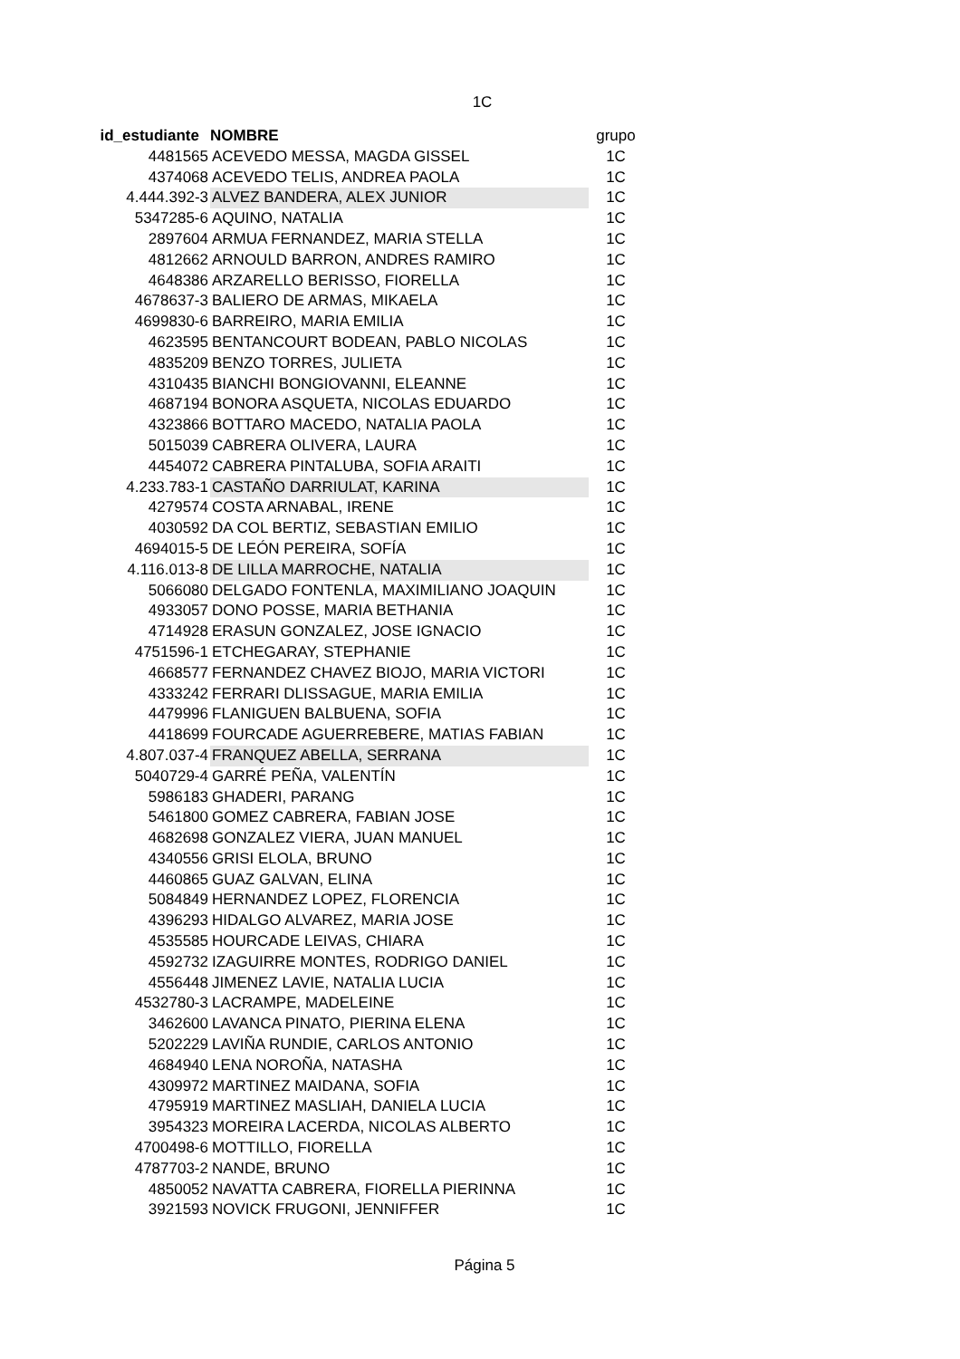1C
| id_estudiante | NOMBRE | grupo |
| 4481565 | ACEVEDO MESSA, MAGDA GISSEL | 1C |
| 4374068 | ACEVEDO TELIS, ANDREA PAOLA | 1C |
| 4.444.392-3 | ALVEZ BANDERA, ALEX JUNIOR | 1C |
| 5347285-6 | AQUINO, NATALIA | 1C |
| 2897604 | ARMUA FERNANDEZ, MARIA STELLA | 1C |
| 4812662 | ARNOULD BARRON, ANDRES RAMIRO | 1C |
| 4648386 | ARZARELLO BERISSO, FIORELLA | 1C |
| 4678637-3 | BALIERO DE ARMAS, MIKAELA | 1C |
| 4699830-6 | BARREIRO, MARIA EMILIA | 1C |
| 4623595 | BENTANCOURT BODEAN, PABLO NICOLAS | 1C |
| 4835209 | BENZO TORRES, JULIETA | 1C |
| 4310435 | BIANCHI BONGIOVANNI, ELEANNE | 1C |
| 4687194 | BONORA ASQUETA, NICOLAS EDUARDO | 1C |
| 4323866 | BOTTARO MACEDO, NATALIA PAOLA | 1C |
| 5015039 | CABRERA OLIVERA, LAURA | 1C |
| 4454072 | CABRERA PINTALUBA, SOFIA ARAITI | 1C |
| 4.233.783-1 | CASTAÑO DARRIULAT, KARINA | 1C |
| 4279574 | COSTA ARNABAL, IRENE | 1C |
| 4030592 | DA COL BERTIZ, SEBASTIAN EMILIO | 1C |
| 4694015-5 | DE LEÓN PEREIRA, SOFÍA | 1C |
| 4.116.013-8 | DE LILLA MARROCHE, NATALIA | 1C |
| 5066080 | DELGADO FONTENLA, MAXIMILIANO JOAQUIN | 1C |
| 4933057 | DONO POSSE, MARIA BETHANIA | 1C |
| 4714928 | ERASUN GONZALEZ, JOSE IGNACIO | 1C |
| 4751596-1 | ETCHEGARAY, STEPHANIE | 1C |
| 4668577 | FERNANDEZ CHAVEZ BIOJO, MARIA VICTORI | 1C |
| 4333242 | FERRARI DLISSAGUE, MARIA EMILIA | 1C |
| 4479996 | FLANIGUEN BALBUENA, SOFIA | 1C |
| 4418699 | FOURCADE AGUERREBERE, MATIAS FABIAN | 1C |
| 4.807.037-4 | FRANQUEZ ABELLA, SERRANA | 1C |
| 5040729-4 | GARRÉ PEÑA, VALENTÍN | 1C |
| 5986183 | GHADERI, PARANG | 1C |
| 5461800 | GOMEZ CABRERA, FABIAN JOSE | 1C |
| 4682698 | GONZALEZ VIERA, JUAN MANUEL | 1C |
| 4340556 | GRISI ELOLA, BRUNO | 1C |
| 4460865 | GUAZ GALVAN, ELINA | 1C |
| 5084849 | HERNANDEZ LOPEZ, FLORENCIA | 1C |
| 4396293 | HIDALGO ALVAREZ, MARIA JOSE | 1C |
| 4535585 | HOURCADE LEIVAS, CHIARA | 1C |
| 4592732 | IZAGUIRRE MONTES, RODRIGO DANIEL | 1C |
| 4556448 | JIMENEZ LAVIE, NATALIA LUCIA | 1C |
| 4532780-3 | LACRAMPE, MADELEINE | 1C |
| 3462600 | LAVANCA PINATO, PIERINA ELENA | 1C |
| 5202229 | LAVIÑA RUNDIE, CARLOS ANTONIO | 1C |
| 4684940 | LENA NOROÑA, NATASHA | 1C |
| 4309972 | MARTINEZ MAIDANA, SOFIA | 1C |
| 4795919 | MARTINEZ MASLIAH, DANIELA LUCIA | 1C |
| 3954323 | MOREIRA LACERDA, NICOLAS ALBERTO | 1C |
| 4700498-6 | MOTTILLO, FIORELLA | 1C |
| 4787703-2 | NANDE, BRUNO | 1C |
| 4850052 | NAVATTA CABRERA, FIORELLA PIERINNA | 1C |
| 3921593 | NOVICK FRUGONI, JENNIFFER | 1C |
Página 5